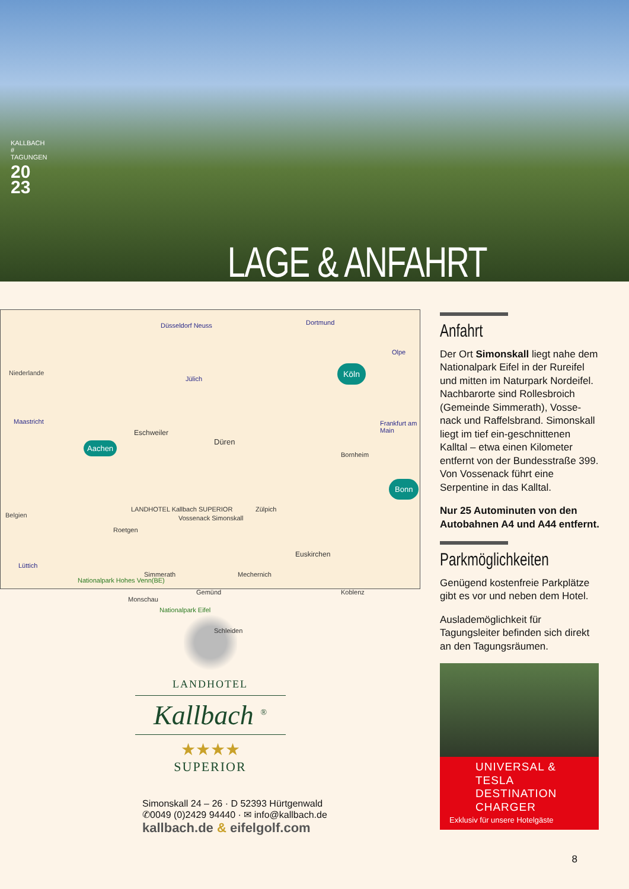KALLBACH # TAGUNGEN
20 23
LAGE & ANFAHRT
Düsseldorf Neuss Dortmund
Olpe
Niederlande
Jülich
Köln
Maastricht
Eschweiler
Frankfurt am Main
Düren Aachen
Bornheim
Bonn
LANDHOTEL Kallbach SUPERIOR
Belgien
Zülpich
Vossenack Simonskall
Roetgen
Lüttich
Euskirchen
Nationalpark Hohes Venn(BE)
Simmerath Mechernich
Koblenz
Monschau
Gemünd
Nationalpark Eifel
Schleiden
LANDHOTEL
Kallbach <sup>®</sup>
★★★★
SUPERIOR
Simonskall 24 – 26 · D 52393 Hürtgenwald
✆0049 (0)2429 94440 · ✉ info@kallbach.de
kallbach.de & eifelgolf.com
Anfahrt
Der Ort Simonskall liegt nahe dem Nationalpark Eifel in der Rureifel und mitten im Naturpark Nordeifel. Nachbarorte sind Rollesbroich (Gemeinde Simmerath), Vosse-nack und Raffelsbrand. Simonskall liegt im tief ein-geschnittenen Kalltal – etwa einen Kilometer entfernt von der Bundesstraße 399. Von Vossenack führt eine Serpentine in das Kalltal.
Nur 25 Autominuten von den Autobahnen A4 und A44 entfernt.
Parkmöglichkeiten
Genügend kostenfreie Parkplätze gibt es vor und neben dem Hotel.
Auslademöglichkeit für Tagungsleiter befinden sich direkt an den Tagungsräumen.
UNIVERSAL & TESLA DESTINATION CHARGER
Exklusiv für unsere Hotelgäste
8